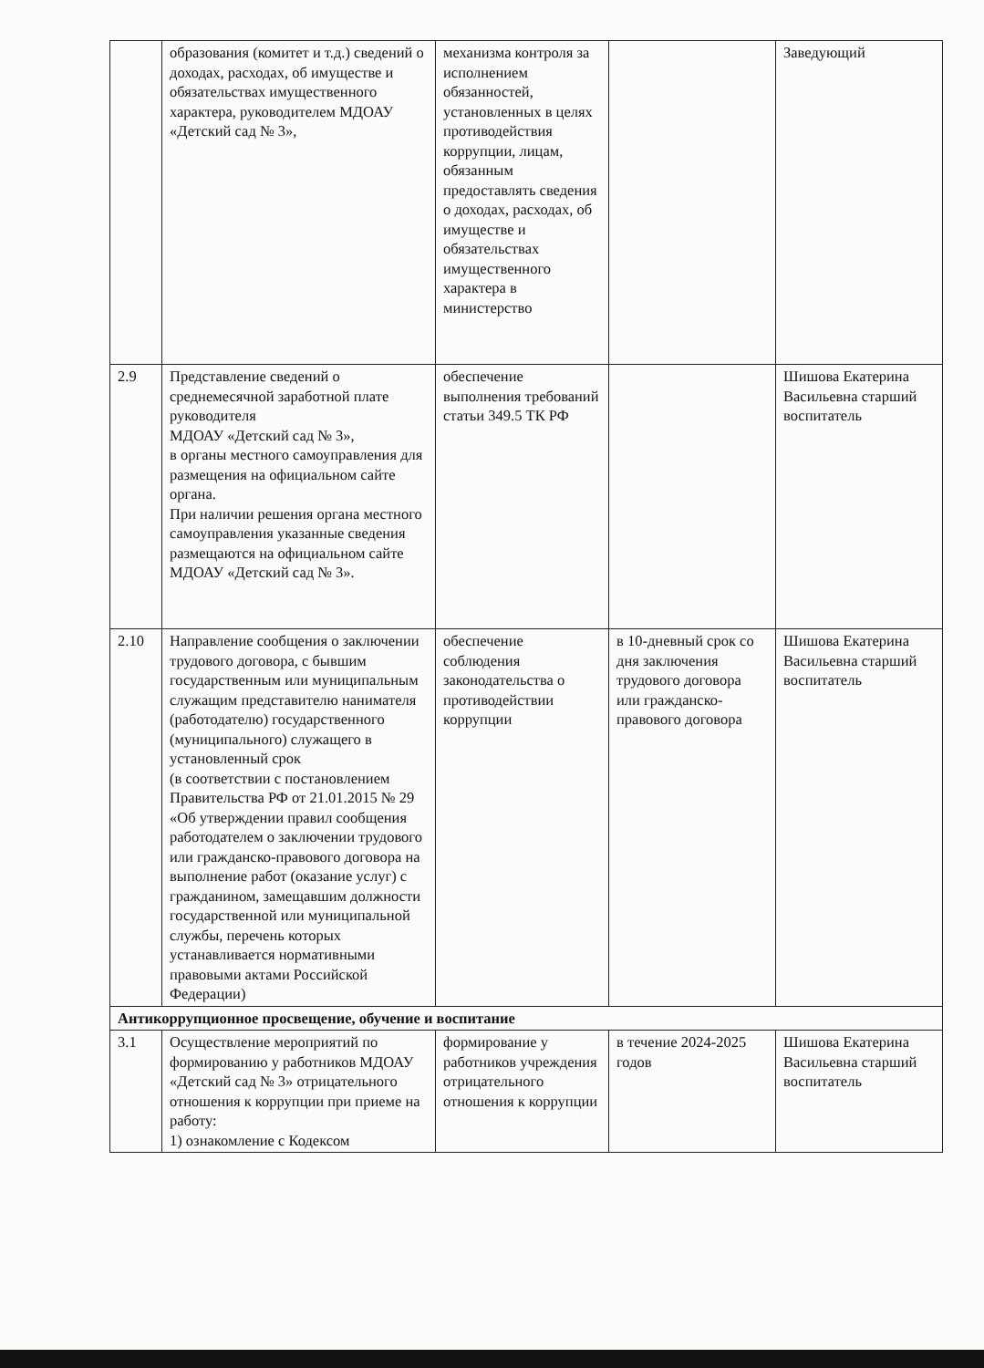| | образования (комитет и т.д.) сведений о доходах, расходах, об имуществе и обязательствах имущественного характера, руководителем МДОАУ «Детский сад № 3», | механизма контроля за исполнением обязанностей, установленных в целях противодействия коррупции, лицам, обязанным предоставлять сведения о доходах, расходах, об имуществе и обязательствах имущественного характера в министерство | | Заведующий |
| 2.9 | Представление сведений о среднемесячной заработной плате руководителя МДОАУ «Детский сад № 3», в органы местного самоуправления для размещения на официальном сайте органа. При наличии решения органа местного самоуправления указанные сведения размещаются на официальном сайте МДОАУ «Детский сад № 3». | обеспечение выполнения требований статьи 349.5 ТК РФ | | Шишова Екатерина Васильевна старший воспитатель |
| 2.10 | Направление сообщения о заключении трудового договора, с бывшим государственным или муниципальным служащим представителю нанимателя (работодателю) государственного (муниципального) служащего в установленный срок (в соответствии с постановлением Правительства РФ от 21.01.2015 № 29 «Об утверждении правил сообщения работодателем о заключении трудового или гражданско-правового договора на выполнение работ (оказание услуг) с гражданином, замещавшим должности государственной или муниципальной службы, перечень которых устанавливается нормативными правовыми актами Российской Федерации) | обеспечение соблюдения законодательства о противодействии коррупции | в 10-дневный срок со дня заключения трудового договора или гражданско-правового договора | Шишова Екатерина Васильевна старший воспитатель |
| Антикоррупционное просвещение, обучение и воспитание | | | | |
| 3.1 | Осуществление мероприятий по формированию у работников МДОАУ «Детский сад № 3» отрицательного отношения к коррупции при приеме на работу: 1) ознакомление с Кодексом | формирование у работников учреждения отрицательного отношения к коррупции | в течение 2024-2025 годов | Шишова Екатерина Васильевна старший воспитатель |